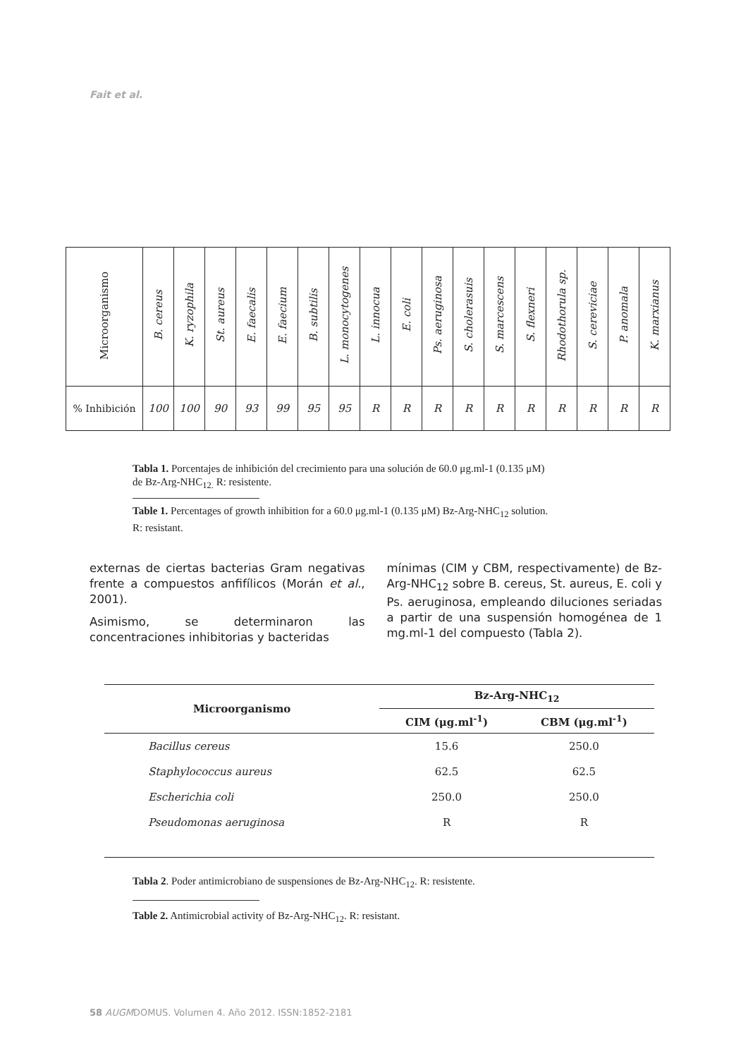Fait et al.
| Microorganismo | B. cereus | K. ryzophila | St. aureus | E. faecalis | E. faecium | B. subtilis | L. monocytogenes | L. innocua | E. coli | Ps. aeruginosa | S. cholerasuis | S. marcescens | S. flexneri | Rhodothorula sp. | S. cereviciae | P. anomala | K. marxianus |
| % Inhibición | 100 | 100 | 90 | 93 | 99 | 95 | 95 | R | R | R | R | R | R | R | R | R | R |
Tabla 1. Porcentajes de inhibición del crecimiento para una solución de 60.0 μg.ml-1 (0.135 μM)
de Bz-Arg-NHC<sub>12.</sub> R: resistente.
Table 1. Percentages of growth inhibition for a 60.0 μg.ml-1 (0.135 μM) Bz-Arg-NHC<sub>12</sub> solution.
R: resistant.
externas de ciertas bacterias Gram negativas frente a compuestos anfifílicos (Morán et al., 2001).
Asimismo, se determinaron las concentraciones inhibitorias y bacteridas
mínimas (CIM y CBM, respectivamente) de Bz-Arg-NHC<sub>12</sub> sobre B. cereus, St. aureus, E. coli y Ps. aeruginosa, empleando diluciones seriadas a partir de una suspensión homogénea de 1 mg.ml-1 del compuesto (Tabla 2).
| Microorganismo | Bz-Arg-NHC<sub>12</sub> | |
| --- | --- | --- |
| | CIM (μg.ml<sup>-1</sup>) | CBM (μg.ml<sup>-1</sup>) |
| Bacillus cereus | 15.6 | 250.0 |
| Staphylococcus aureus | 62.5 | 62.5 |
| Escherichia coli | 250.0 | 250.0 |
| Pseudomonas aeruginosa | R | R |
Tabla 2. Poder antimicrobiano de suspensiones de Bz-Arg-NHC<sub>12</sub>. R: resistente.
Table 2. Antimicrobial activity of Bz-Arg-NHC<sub>12</sub>. R: resistant.
58 AUGMDOMUS. Volumen 4. Año 2012. ISSN:1852-2181